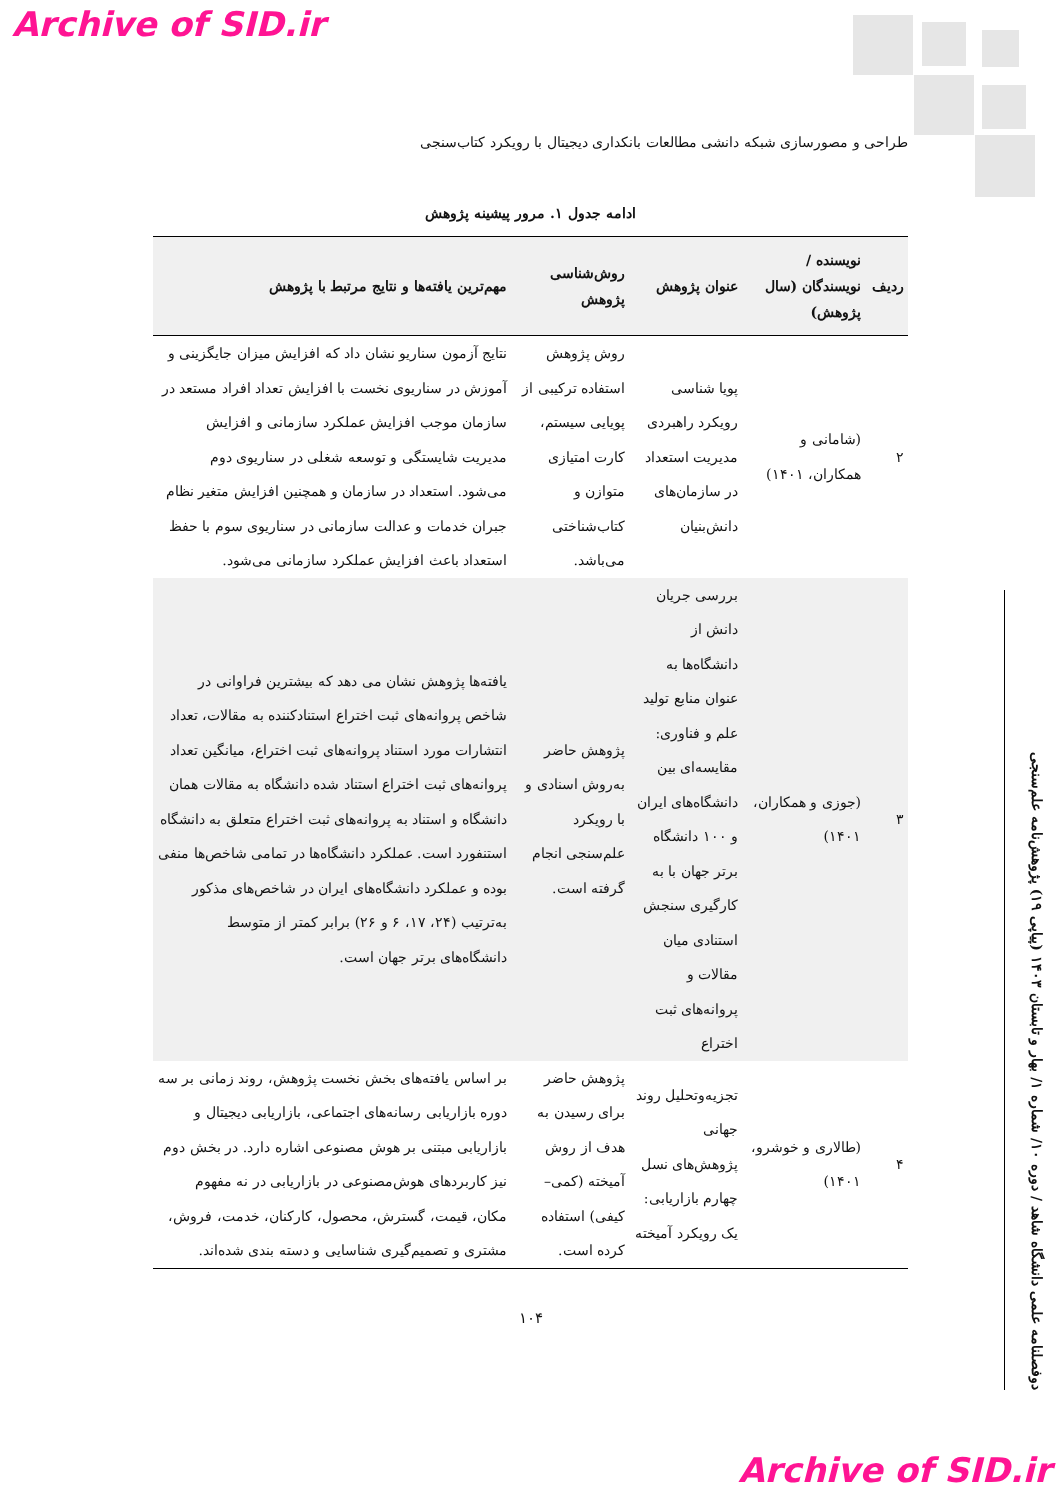Archive of SID.ir
طراحی و مصورسازی شبکه دانشی مطالعات بانکداری دیجیتال با رویکرد کتاب‌سنجی
دوفصلنامه علمی دانشگاه شاهد / دوره ۱۰/ شماره ۱/ بهار و تابستان ۱۴۰۳ (پیاپی ۱۹) پژوهش‌نامه علم‌سنجی
ادامه جدول ۱. مرور پیشینه پژوهش
| ردیف | نویسنده / نویسندگان (سال پژوهش) | عنوان پژوهش | روش‌شناسی پژوهش | مهم‌ترین یافته‌ها و نتایج مرتبط با پژوهش |
| --- | --- | --- | --- | --- |
| ۲ | (شامانی و همکاران، ۱۴۰۱) | پویا شناسی رویکرد راهبردی مدیریت استعداد در سازمان‌های دانش‌بنیان | روش پژوهش استفاده ترکیبی از پویایی سیستم، کارت امتیازی متوازن و کتاب‌شناختی می‌باشد. | نتایج آزمون سناریو نشان داد که افزایش میزان جایگزینی و آموزش در سناریوی نخست با افزایش تعداد افراد مستعد در سازمان موجب افزایش عملکرد سازمانی و افزایش مدیریت شایستگی و توسعه شغلی در سناریوی دوم می‌شود. استعداد در سازمان و همچنین افزایش متغیر نظام جبران خدمات و عدالت سازمانی در سناریوی سوم با حفظ استعداد باعث افزایش عملکرد سازمانی می‌شود. |
| ۳ | (جوزی و همکاران، ۱۴۰۱) | بررسی جریان دانش از دانشگاه‌ها به عنوان منابع تولید علم و فناوری: مقایسه‌ای بین دانشگاه‌های ایران و ۱۰۰ دانشگاه برتر جهان با به کارگیری سنجش استنادی میان مقالات و پروانه‌های ثبت اختراع | پژوهش حاضر به‌روش اسنادی و با رویکرد علم‌سنجی انجام گرفته است. | یافته‌ها پژوهش نشان می دهد که بیشترین فراوانی در شاخص پروانه‌های ثبت اختراع استنادکننده به مقالات، تعداد انتشارات مورد استناد پروانه‌های ثبت اختراع، میانگین تعداد پروانه‌های ثبت اختراع استناد شده دانشگاه به مقالات همان دانشگاه و استناد به پروانه‌های ثبت اختراع متعلق به دانشگاه استنفورد است. عملکرد دانشگاه‌ها در تمامی شاخص‌ها منفی بوده و عملکرد دانشگاه‌های ایران در شاخص‌های مذکور به‌ترتیب (۲۴، ۱۷، ۶ و ۲۶) برابر کمتر از متوسط دانشگاه‌های برتر جهان است. |
| ۴ | (طالاری و خوشرو، ۱۴۰۱) | تجزیه‌وتحلیل روند جهانی پژوهش‌های نسل چهارم بازاریابی: یک رویکرد آمیخته | پژوهش حاضر برای رسیدن به هدف از روش آمیخته (کمی–کیفی) استفاده کرده است. | بر اساس یافته‌های بخش نخست پژوهش، روند زمانی بر سه دوره بازاریابی رسانه‌های اجتماعی، بازاریابی دیجیتال و بازاریابی مبتنی بر هوش مصنوعی اشاره دارد. در بخش دوم نیز کاربردهای هوش‌مصنوعی در بازاریابی در نه مفهوم مکان، قیمت، گسترش، محصول، کارکنان، خدمت، فروش، مشتری و تصمیم‌گیری شناسایی و دسته بندی شده‌اند. |
۱۰۴
Archive of SID.ir